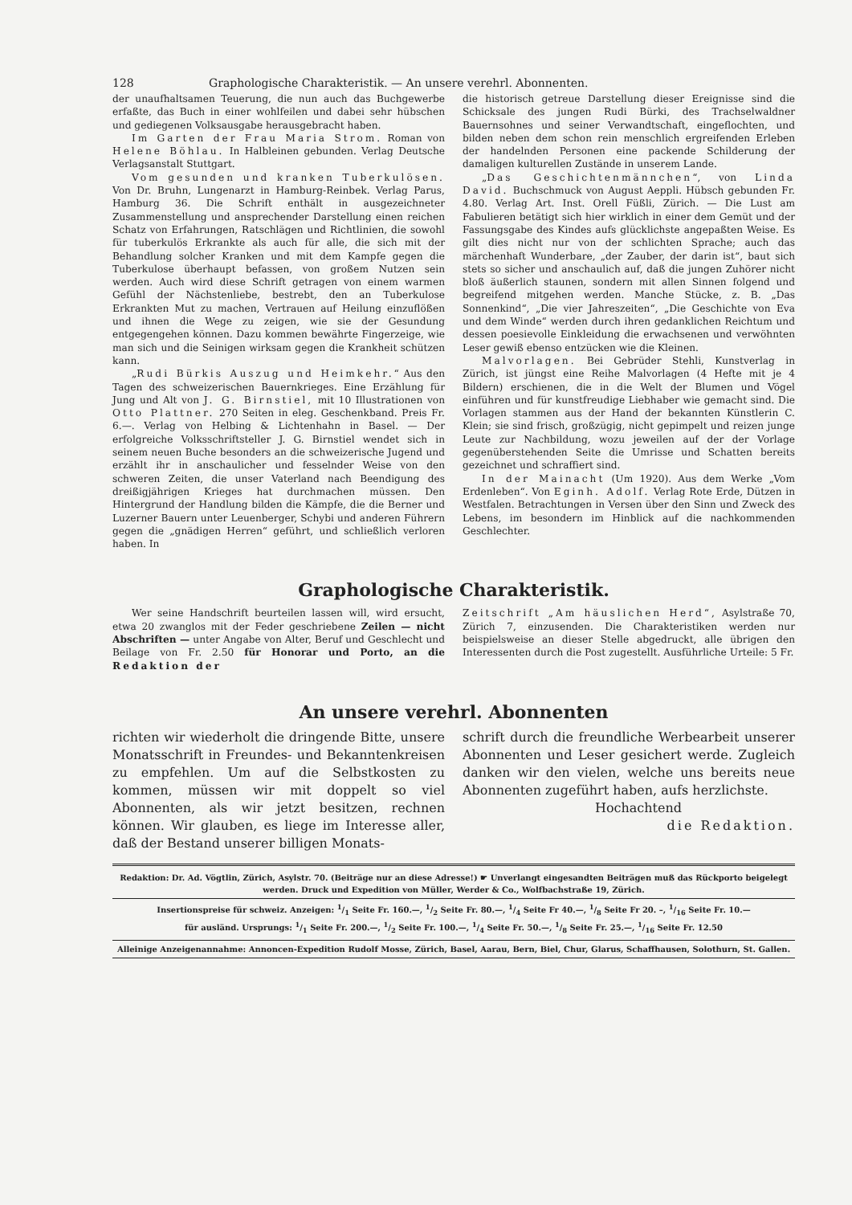128 Graphologische Charakteristik. — An unsere verehrl. Abonnenten.
der unaufhaltsamen Teuerung, die nun auch das Buchgewerbe erfaßte, das Buch in einer wohlfeilen und dabei sehr hübschen und gediegenen Volksausgabe herausgebracht haben.
Im Garten der Frau Maria Strom. Roman von Helene Böhlau. In Halbleinen gebunden. Verlag Deutsche Verlagsanstalt Stuttgart.
Vom gesunden und kranken Tuberkulösen. Von Dr. Bruhn, Lungenarzt in Hamburg-Reinbek. Verlag Parus, Hamburg 36. Die Schrift enthält in ausgezeichneter Zusammenstellung und ansprechender Darstellung einen reichen Schatz von Erfahrungen, Ratschlägen und Richtlinien, die sowohl für tuberkulös Erkrankte als auch für alle, die sich mit der Behandlung solcher Kranken und mit dem Kampfe gegen die Tuberkulose überhaupt befassen, von großem Nutzen sein werden. Auch wird diese Schrift getragen von einem warmen Gefühl der Nächstenliebe, bestrebt, den an Tuberkulose Erkrankten Mut zu machen, Vertrauen auf Heilung einzuflößen und ihnen die Wege zu zeigen, wie sie der Gesundung entgegengehen können. Dazu kommen bewährte Fingerzeige, wie man sich und die Seinigen wirksam gegen die Krankheit schützen kann.
„Rudi Bürkis Auszug und Heimkehr.“ Aus den Tagen des schweizerischen Bauernkrieges. Eine Erzählung für Jung und Alt von J. G. Birnstiel, mit 10 Illustrationen von Otto Plattner. 270 Seiten in eleg. Geschenkband. Preis Fr. 6.—. Verlag von Helbing & Lichtenhahn in Basel. — Der erfolgreiche Volksschriftsteller J. G. Birnstiel wendet sich in seinem neuen Buche besonders an die schweizerische Jugend und erzählt ihr in anschaulicher und fesselnder Weise von den schweren Zeiten, die unser Vaterland nach Beendigung des dreißigjährigen Krieges hat durchmachen müssen. Den Hintergrund der Handlung bilden die Kämpfe, die die Berner und Luzerner Bauern unter Leuenberger, Schybi und anderen Führern gegen die „gnädigen Herren“ geführt, und schließlich verloren haben. In
die historisch getreue Darstellung dieser Ereignisse sind die Schicksale des jungen Rudi Bürki, des Trachselwaldner Bauernsohnes und seiner Verwandtschaft, eingeflochten, und bilden neben dem schon rein menschlich ergreifenden Erleben der handelnden Personen eine packende Schilderung der damaligen kulturellen Zustände in unserem Lande.
„Das Geschichtenmännchen“, von Linda David. Buchschmuck von August Aeppli. Hübsch gebunden Fr. 4.80. Verlag Art. Inst. Orell Füßli, Zürich. — Die Lust am Fabulieren betätigt sich hier wirklich in einer dem Gemüt und der Fassungsgabe des Kindes aufs glücklichste angepaßten Weise. Es gilt dies nicht nur von der schlichten Sprache; auch das märchenhaft Wunderbare, „der Zauber, der darin ist“, baut sich stets so sicher und anschaulich auf, daß die jungen Zuhörer nicht bloß äußerlich staunen, sondern mit allen Sinnen folgend und begreifend mitgehen werden. Manche Stücke, z. B. „Das Sonnenkind“, „Die vier Jahreszeiten“, „Die Geschichte von Eva und dem Winde“ werden durch ihren gedanklichen Reichtum und dessen poesievolle Einkleidung die erwachsenen und verwöhnten Leser gewiß ebenso entzücken wie die Kleinen.
Malvorlagen. Bei Gebrüder Stehli, Kunstverlag in Zürich, ist jüngst eine Reihe Malvorlagen (4 Hefte mit je 4 Bildern) erschienen, die in die Welt der Blumen und Vögel einführen und für kunstfreudige Liebhaber wie gemacht sind. Die Vorlagen stammen aus der Hand der bekannten Künstlerin C. Klein; sie sind frisch, großzügig, nicht gepimpelt und reizen junge Leute zur Nachbildung, wozu jeweilen auf der der Vorlage gegenüberstehenden Seite die Umrisse und Schatten bereits gezeichnet und schraffiert sind.
In der Mainacht (Um 1920). Aus dem Werke „Vom Erdenleben“. Von Eginh. Adolf. Verlag Rote Erde, Dützen in Westfalen. Betrachtungen in Versen über den Sinn und Zweck des Lebens, im besondern im Hinblick auf die nachkommenden Geschlechter.
Graphologische Charakteristik.
Wer seine Handschrift beurteilen lassen will, wird ersucht, etwa 20 zwanglos mit der Feder geschriebene Zeilen — nicht Abschriften — unter Angabe von Alter, Beruf und Geschlecht und Beilage von Fr. 2.50 für Honorar und Porto, an die Redaktion der
Zeitschrift „Am häuslichen Herd“, Asylstraße 70, Zürich 7, einzusenden. Die Charakteristiken werden nur beispielsweise an dieser Stelle abgedruckt, alle übrigen den Interessenten durch die Post zugestellt. Ausführliche Urteile: 5 Fr.
An unsere verehrl. Abonnenten
richten wir wiederholt die dringende Bitte, unsere Monatsschrift in Freundes- und Bekanntenkreisen zu empfehlen. Um auf die Selbstkosten zu kommen, müssen wir mit doppelt so viel Abonnenten, als wir jetzt besitzen, rechnen können. Wir glauben, es liege im Interesse aller, daß der Bestand unserer billigen Monats-
schrift durch die freundliche Werbearbeit unserer Abonnenten und Leser gesichert werde. Zugleich danken wir den vielen, welche uns bereits neue Abonnenten zugeführt haben, aufs herzlichste.
Hochachtend
die Redaktion.
Redaktion: Dr. Ad. Vögtlin, Zürich, Asylstr. 70. (Beiträge nur an diese Adresse!) ☛ Unverlangt eingesandten Beiträgen muß das Rückporto beigelegt werden. Druck und Expedition von Müller, Werder & Co., Wolfbachstraße 19, Zürich.
Insertionspreise für schweiz. Anzeigen: 1/1 Seite Fr. 160.—, 1/2 Seite Fr. 80.—, 1/4 Seite Fr 40.—, 1/8 Seite Fr 20. –, 1/16 Seite Fr. 10.—
für ausländ. Ursprungs: 1/1 Seite Fr. 200.—, 1/2 Seite Fr. 100.—, 1/4 Seite Fr. 50.—, 1/8 Seite Fr. 25.—, 1/16 Seite Fr. 12.50
Alleinige Anzeigenannahme: Annoncen-Expedition Rudolf Mosse, Zürich, Basel, Aarau, Bern, Biel, Chur, Glarus, Schaffhausen, Solothurn, St. Gallen.